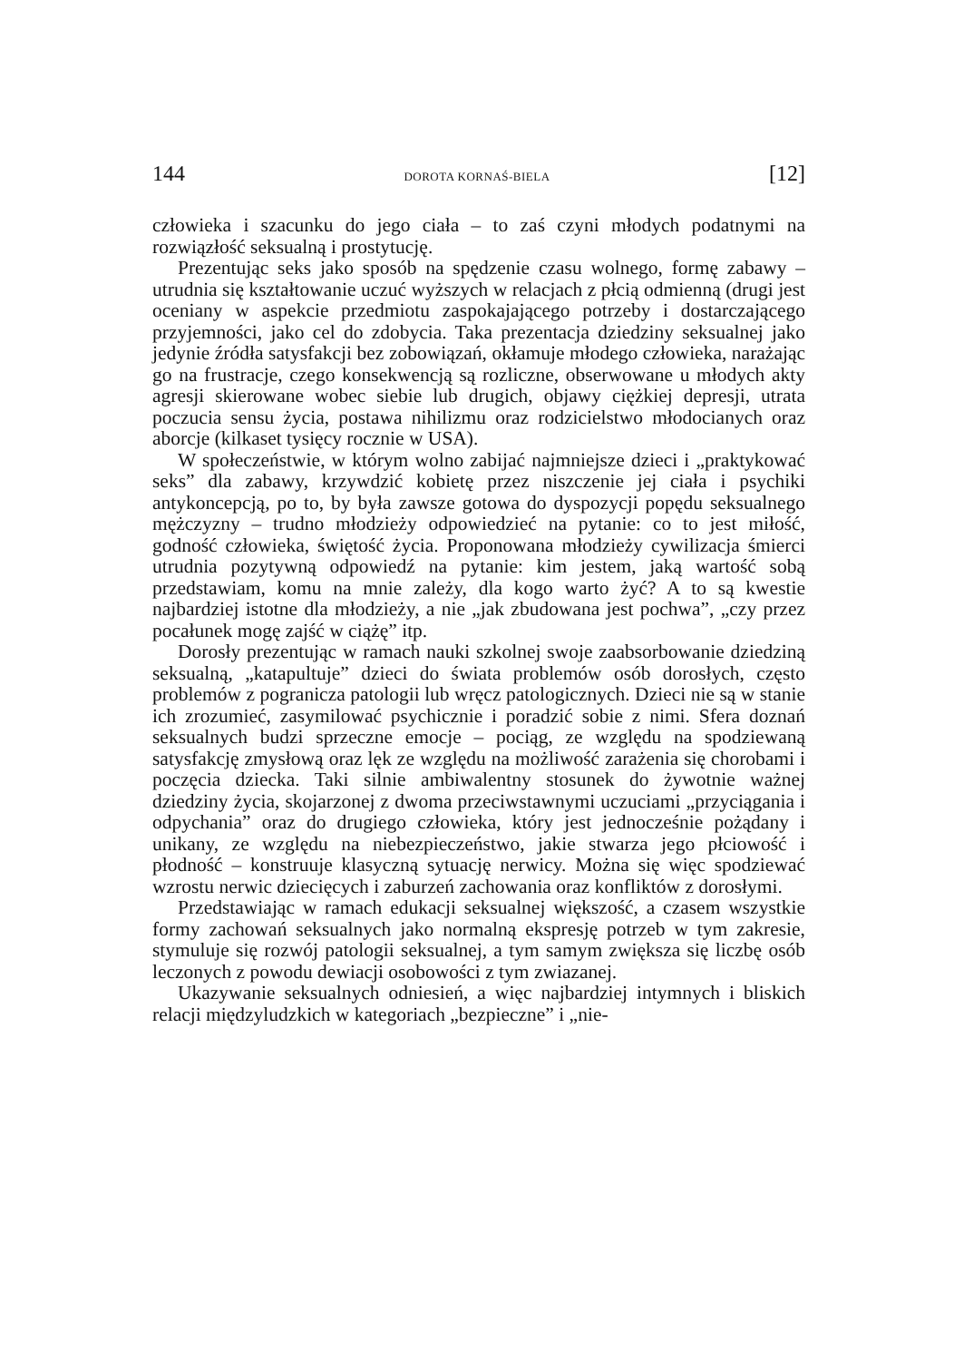144 DOROTA KORNAŚ-BIELA [12]
człowieka i szacunku do jego ciała – to zaś czyni młodych podatnymi na rozwiązłość seksualną i prostytucję.
Prezentując seks jako sposób na spędzenie czasu wolnego, formę zabawy – utrudnia się kształtowanie uczuć wyższych w relacjach z płcią odmienną (drugi jest oceniany w aspekcie przedmiotu zaspokajającego potrzeby i dostarczającego przyjemności, jako cel do zdobycia. Taka prezentacja dziedziny seksualnej jako jedynie źródła satysfakcji bez zobowiązań, okłamuje młodego człowieka, narażając go na frustracje, czego konsekwencją są rozliczne, obserwowane u młodych akty agresji skierowane wobec siebie lub drugich, objawy ciężkiej depresji, utrata poczucia sensu życia, postawa nihilizmu oraz rodzicielstwo młodocianych oraz aborcje (kilkaset tysięcy rocznie w USA).
W społeczeństwie, w którym wolno zabijać najmniejsze dzieci i „praktykować seks” dla zabawy, krzywdzić kobietę przez niszczenie jej ciała i psychiki antykoncepcją, po to, by była zawsze gotowa do dyspozycji popędu seksualnego mężczyzny – trudno młodzieży odpowiedzieć na pytanie: co to jest miłość, godność człowieka, świętość życia. Proponowana młodzieży cywilizacja śmierci utrudnia pozytywną odpowiedź na pytanie: kim jestem, jaką wartość sobą przedstawiam, komu na mnie zależy, dla kogo warto żyć? A to są kwestie najbardziej istotne dla młodzieży, a nie „jak zbudowana jest pochwa”, „czy przez pocałunek mogę zajść w ciążę” itp.
Dorosły prezentując w ramach nauki szkolnej swoje zaabsorbowanie dziedziną seksualną, „katapultuje” dzieci do świata problemów osób dorosłych, często problemów z pogranicza patologii lub wręcz patologicznych. Dzieci nie są w stanie ich zrozumieć, zasymilować psychicznie i poradzić sobie z nimi. Sfera doznań seksualnych budzi sprzeczne emocje – pociąg, ze względu na spodziewaną satysfakcję zmysłową oraz lęk ze względu na możliwość zarażenia się chorobami i poczęcia dziecka. Taki silnie ambiwalentny stosunek do żywotnie ważnej dziedziny życia, skojarzonej z dwoma przeciwstawnymi uczuciami „przyciągania i odpychania” oraz do drugiego człowieka, który jest jednocześnie pożądany i unikany, ze względu na niebezpieczeństwo, jakie stwarza jego płciowość i płodność – konstruuje klasyczną sytuację nerwicy. Można się więc spodziewać wzrostu nerwic dziecięcych i zaburzeń zachowania oraz konfliktów z dorosłymi.
Przedstawiając w ramach edukacji seksualnej większość, a czasem wszystkie formy zachowań seksualnych jako normalną ekspresję potrzeb w tym zakresie, stymuluje się rozwój patologii seksualnej, a tym samym zwiększa się liczbę osób leczonych z powodu dewiacji osobowości z tym zwiazanej.
Ukazywanie seksualnych odniesień, a więc najbardziej intymnych i bliskich relacji międzyludzkich w kategoriach „bezpieczne” i „nie-